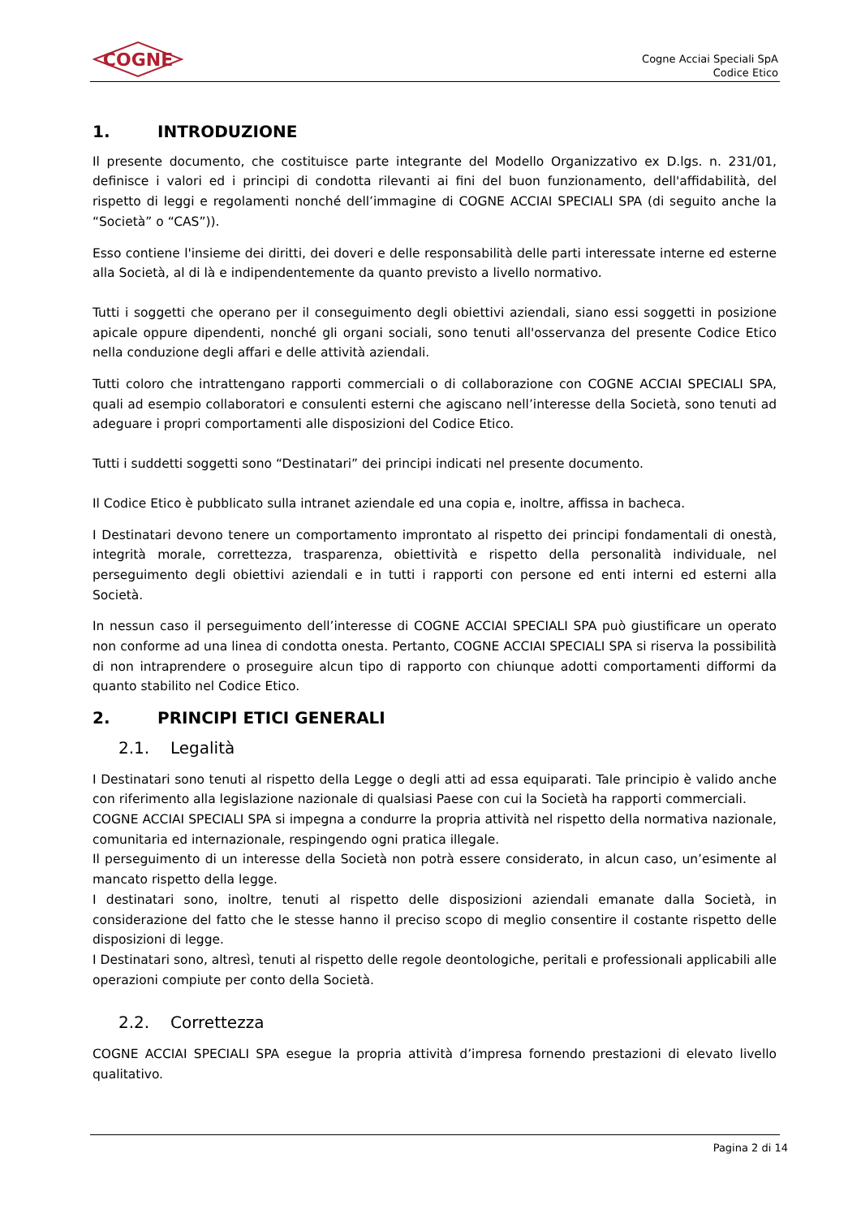COGNE
Cogne Acciai Speciali SpA
Codice Etico
1. INTRODUZIONE
Il presente documento, che costituisce parte integrante del Modello Organizzativo ex D.lgs. n. 231/01, definisce i valori ed i principi di condotta rilevanti ai fini del buon funzionamento, dell'affidabilità, del rispetto di leggi e regolamenti nonché dell’immagine di COGNE ACCIAI SPECIALI SPA (di seguito anche la “Società” o “CAS”)).
Esso contiene l'insieme dei diritti, dei doveri e delle responsabilità delle parti interessate interne ed esterne alla Società, al di là e indipendentemente da quanto previsto a livello normativo.
Tutti i soggetti che operano per il conseguimento degli obiettivi aziendali, siano essi soggetti in posizione apicale oppure dipendenti, nonché gli organi sociali, sono tenuti all'osservanza del presente Codice Etico nella conduzione degli affari e delle attività aziendali.
Tutti coloro che intrattengano rapporti commerciali o di collaborazione con COGNE ACCIAI SPECIALI SPA, quali ad esempio collaboratori e consulenti esterni che agiscano nell’interesse della Società, sono tenuti ad adeguare i propri comportamenti alle disposizioni del Codice Etico.
Tutti i suddetti soggetti sono “Destinatari” dei principi indicati nel presente documento.
Il Codice Etico è pubblicato sulla intranet aziendale ed una copia e, inoltre, affissa in bacheca.
I Destinatari devono tenere un comportamento improntato al rispetto dei principi fondamentali di onestà, integrità morale, correttezza, trasparenza, obiettività e rispetto della personalità individuale, nel perseguimento degli obiettivi aziendali e in tutti i rapporti con persone ed enti interni ed esterni alla Società.
In nessun caso il perseguimento dell’interesse di COGNE ACCIAI SPECIALI SPA può giustificare un operato non conforme ad una linea di condotta onesta. Pertanto, COGNE ACCIAI SPECIALI SPA si riserva la possibilità di non intraprendere o proseguire alcun tipo di rapporto con chiunque adotti comportamenti difformi da quanto stabilito nel Codice Etico.
2. PRINCIPI ETICI GENERALI
2.1. Legalità
I Destinatari sono tenuti al rispetto della Legge o degli atti ad essa equiparati. Tale principio è valido anche con riferimento alla legislazione nazionale di qualsiasi Paese con cui la Società ha rapporti commerciali.
COGNE ACCIAI SPECIALI SPA si impegna a condurre la propria attività nel rispetto della normativa nazionale, comunitaria ed internazionale, respingendo ogni pratica illegale.
Il perseguimento di un interesse della Società non potrà essere considerato, in alcun caso, un’esimente al mancato rispetto della legge.
I destinatari sono, inoltre, tenuti al rispetto delle disposizioni aziendali emanate dalla Società, in considerazione del fatto che le stesse hanno il preciso scopo di meglio consentire il costante rispetto delle disposizioni di legge.
I Destinatari sono, altresì, tenuti al rispetto delle regole deontologiche, peritali e professionali applicabili alle operazioni compiute per conto della Società.
2.2. Correttezza
COGNE ACCIAI SPECIALI SPA esegue la propria attività d’impresa fornendo prestazioni di elevato livello qualitativo.
Pagina 2 di 14